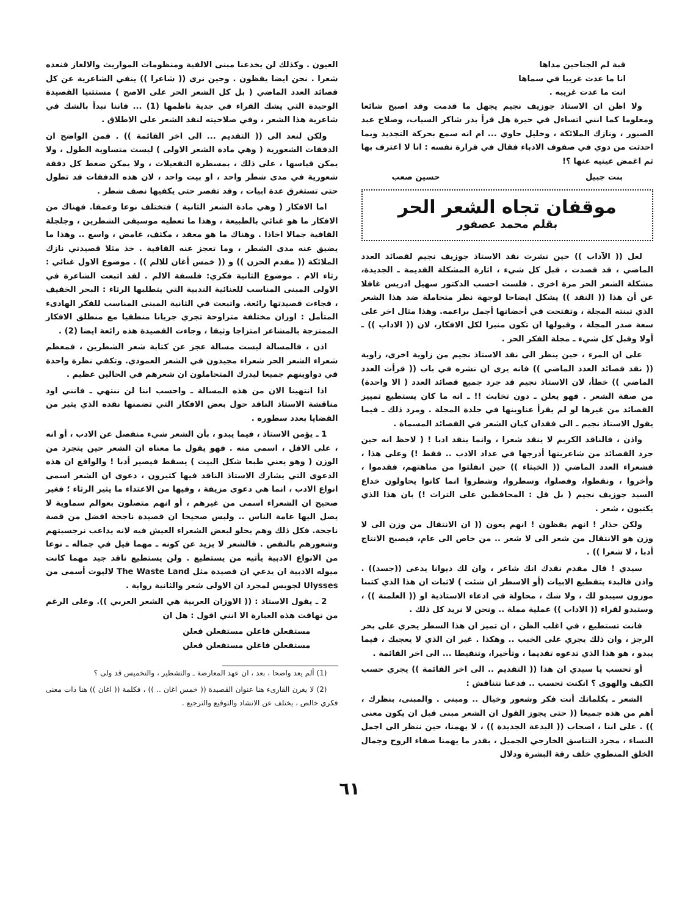قبة لم الجناحين مداها
انا ما عدت غريبا في سماها
انت ما عدت غريبه .
ولا اظن ان الاستاذ جوزيف نجيم يجهل ما قدمت وقد اصبح شائعا ومعلوما كما انني اتساءل في حيرة هل قرأ بدر شاكر السياب، وصلاح عبد الصبور ، ونازك الملائكة ، وخليل حاوي ... ام انه سمع بحركة التجديد وبما احدثت من دوي في صفوف الادباء فقال في قرارة نفسه : انا لا اعترف بها ثم اغمض عينيه عنها ؟!
بنت جبيل حسين صعب
موقفان تجاه الشعر الحر
بقلم محمد عصفور
لعل (( الآداب )) حين نشرت نقد الاستاذ جوزيف نجيم لقصائد العدد الماضي ، قد قصدت ، قبل كل شيء ، اثارة المشكلة القديمة ـ الجديدة، مشكلة الشعر الحر مرة اخرى . فلست احسب الدكتور سهيل ادريس غافلا عن أن هذا (( النقد )) يشكل ايضاحا لوجهة نظر متحاملة ضد هذا الشعر الذي تبنته المجلة ، وتفتحت في أحضانها أجمل براعمه. وهذا مثال اخر على سعة صدر المجلة ، وقبولها ان تكون منبرا لكل الافكار، لان (( الاداب )) ـ أولا وقبل كل شيء ـ مجلة الفكر الحر .
على ان المرء ، حين ينظر الى نقد الاستاذ نجيم من زاوية اخرى، زاوية (( نقد قصائد العدد الماضي )) فانه يرى ان نشره في باب (( قرأت العدد الماضي )) خطأ، لان الاستاذ نجيم قد جرد جميع قصائد العدد ( الا واحدة) من صفة الشعر . فهو يعلن ـ دون تخابث !! ـ انه ما كان يستطيع تمييز القصائد من غيرها لو لم يقرأ عناوينها في جلدة المجلة . ومرد ذلك ـ فيما يقول الاستاذ نجيم ـ الى فقدان كيان الشعر في القصائد المسماة .
واذن ، فالناقد الكريم لا ينقد شعرا ، وانما ينقد ادبا ! ( لاحظ انه حين جرد القصائد من شاعريتها أدرجها في عداد الادب .. فقط !) وعلى هذا ، فشعراء العدد الماضي (( الخبثاء )) حين انفلتوا من مناهتهم، فقدموا ، وأخروا ، ونقطوا، وفصلوا، وسطروا، وشطروا انما كانوا يحاولون خداع السيد جوزيف نجيم ( بل قل : المحافظين على التراث !) بان هذا الذي يكتبون ، شعر .
ولكن حذار ! انهم يقظون ! انهم يعون (( ان الانتقال من وزن الى لا وزن هو الانتقال من شعر الى لا شعر .. من خاص الى عام، فيصبح الانتاج أدبا ، لا شعرا )) .
سيدي ! قال مقدم نقدك انك شاعر ، وان لك ديوانا يدعى ((جسد)) . واذن فالبدء بتقطيع الابيات (أو الاسطر ان شئت ) لاثبات ان هذا الذي كتبنا موزون سيبدو لك ، ولا شك ، محاولة في ادعاء الاستاذية او (( العلمنة )) ، وستبدو لقراء (( الاداب )) عملية مملة .. ونحن لا نريد كل ذلك .
فانت تستطيع ، في اغلب الظن ، ان تميز ان هذا السطر يجري على بحر الرجز ، وان ذلك يجري على الخبب .. وهكذا . غير ان الذي لا يعجبك ، فيما يبدو ، هو هذا الذي تدعوه تقديما ، وتأخيرا، وتنقيطا ... الى اخر القائمة .
أو تحسب يا سيدي ان هذا (( التقديم .. الى اخر القائمة )) يجري حسب الكيف والهوى ؟ انكنت تحسب .. فدعنا نتناقش :
الشعر ـ بكلماتك أنت فكر وشعور وخيال .. ومبنى . والمبنى، بنظرك ، أهم من هذه جميعا (( حتى يجوز القول ان الشعر مبنى قبل ان يكون معنى )) . على اننا ، اصحاب (( البدعة الجديدة )) ، لا يهمنا، حين ننظر الى اجمل النساء ، مجرد التناسق الخارجي الجميل ، بقدر ما يهمنا صفاء الروح وجمال الخلق المنطوي خلف رقة البشرة ودلال
العيون . وكذلك لن يخدعنا مبنى الالفية ومنظومات المواريث والالغاز فنعده شعرا . نحن ايضا يقظون . وحين نرى (( شاعرا )) ينفي الشاعرية عن كل قصائد العدد الماضي ( بل كل الشعر الحر على الاصح ) مستثنيا القصيدة الوحيدة التي يشك القراء في جدية ناظمها (1) ... فاننا نبدأ بالشك في شاعرية هذا الشعر ، وفي صلاحيته لنقد الشعر على الاطلاق .
ولكن لنعد الى (( التقديم ... الى اخر القائمة )) . فمن الواضح ان الدفقات الشعورية ( وهي مادة الشعر الاولى ) ليست متساوية الطول ، ولا يمكن قياسها ، على ذلك ، بمسطرة التفعيلات ، ولا يمكن ضغط كل دفقة شعورية في مدى شطر واحد ، او بيت واحد ، لان هذه الدفقات قد تطول حتى تستغرق عدة ابيات ، وقد تقصر حتى يكفيها نصف شطر .
اما الافكار ( وهي مادة الشعر الثانية ) فتختلف نوعا وعمقا. فهناك من الافكار ما هو غنائي بالطبيعة ، وهذا ما تعطيه موسيقى الشطرين ، وجلجلة القافية جمالا اخاذا . وهناك ما هو معقد ، مكثف، غامض ، واسع .. وهذا ما يضيق عنه مدى الشطر ، وما تعجز عنه القافية . خذ مثلا قصيدتي نازك الملائكة (( مقدم الحزن )) و (( خمس أغان للالم )) . موضوع الاول غنائي : رثاء الام . موضوع الثانية فكري: فلسفة الالم . لقد اتبعت الشاعرة في الاولى المبنى المناسب للغنائية الندبية التي يتطلبها الرثاء : البحر الخفيف ، فجاءت قصيدتها رائعة. واتبعت في الثانية المبنى المناسب للفكر الهادىء المتأمل : اوزان مختلفة متراوحة تجري جريانا منطقيا مع منطلق الافكار الممتزجة بالمشاعر امتزاجا وثيقا ، وجاءت القصيدة هذه رائعة ايضا (2) .
اذن ، فالمسالة ليست مسالة عجز عن كتابة شعر الشطرين ، فمعظم شعراء الشعر الحر شعراء مجيدون في الشعر العمودي. وتكفي نظرة واحدة في دواوينهم جميعا ليدرك المتحاملون ان شعرهم في الحالين عظيم .
اذا انتهينا الان من هذه المسالة ـ واحسب اننا لن ننتهي ـ فانني اود مناقشة الاستاذ الناقد حول بعض الافكار التي تضمنها نقده الذي يثير من القضايا بعدد سطوره .
1 ـ يؤمن الاستاذ ، فيما يبدو ، بأن الشعر شيء منفصل عن الادب ، أو انه ، على الاقل ، اسمى منه . فهو يقول ما معناه ان الشعر حين يتجرد من الوزن ( وهو يعني طبعا شكل البيت ) يسقط فيصير أدبا ! والواقع ان هذه الدعوى التي يشارك الاستاذ الناقد فيها كثيرون ، دعوى ان الشعر اسمى انواع الادب ، انما هي دعوى مزيفة ، وفيها من الاعتداء ما يثير الرثاء ؛ فغير صحيح ان الشعراء اسمى من غيرهم ، أو انهم متصلون بعوالم سماوية لا يصل اليها عامة الناس .. وليس صحيحا ان قصيدة ناجحة افضل من قصة ناجحة. فكل ذلك وهم يحلو لبعض الشعراء العيش فيه لانه يداعب نرجسيتهم وشعورهم بالنقص . فالشعر لا يزيد عن كونه ـ مهما قيل في جماله ـ نوعا من الانواع الادبية يأتيه من يستطيع . ولن يستطيع ناقد جيد مهما كانت ميوله الادبية ان يدعي ان قصيدة مثل The Waste Land لاليوت أسمى من Ulysses لجويس لمجرد ان الاولى شعر والثانية رواية .
2 ـ يقول الاستاذ : (( الاوزان العربية هي الشعر العربي )). وعلى الرغم من تهافت هذه العبارة الا انني اقول : هل ان
مستفعلن فاعلن مستفعلن فعلن
مستفعلن فاعلن مستفعلن فعلن
(1) ألم يعد واضحا ، بعد ، ان عهد المعارضة ـ والتشطير ، والتخميس قد ولى ؟
(2) لا يغرن القارىء هنا عنوان القصيدة (( خمس اغان .. )) ، فكلمة (( اغان )) هنا ذات معنى فكري خالص ، يختلف عن الانشاد والتوقيع والترجيع .
٦١